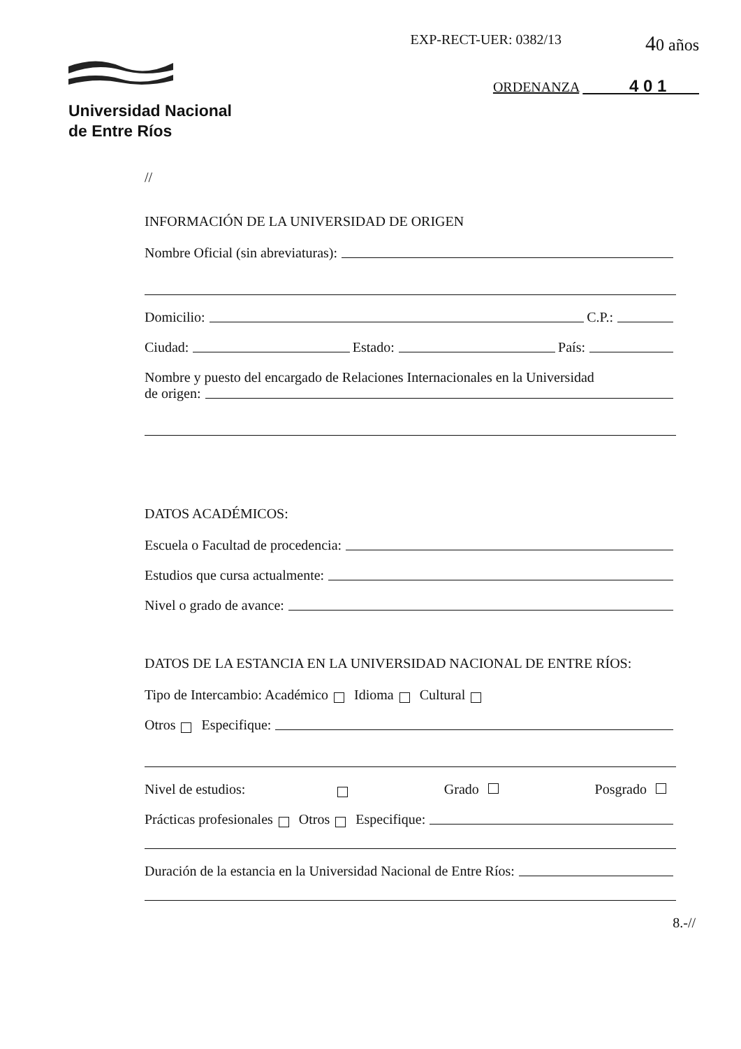Universidad Nacional
de Entre Ríos
EXP-RECT-UER: 0382/13
40 años
ORDENANZA 4 0 1
//
INFORMACIÓN DE LA UNIVERSIDAD DE ORIGEN
Nombre Oficial (sin abreviaturas):
Domicilio: C.P.:
Ciudad: Estado: País:
Nombre y puesto del encargado de Relaciones Internacionales en la Universidad
de origen:
DATOS ACADÉMICOS:
Escuela o Facultad de procedencia:
Estudios que cursa actualmente:
Nivel o grado de avance:
DATOS DE LA ESTANCIA EN LA UNIVERSIDAD NACIONAL DE ENTRE RÍOS:
Tipo de Intercambio: Académico Idioma Cultural
Otros Especifique:
Nivel de estudios: Grado Posgrado
Prácticas profesionales Otros Especifique:
Duración de la estancia en la Universidad Nacional de Entre Ríos:
8.-//